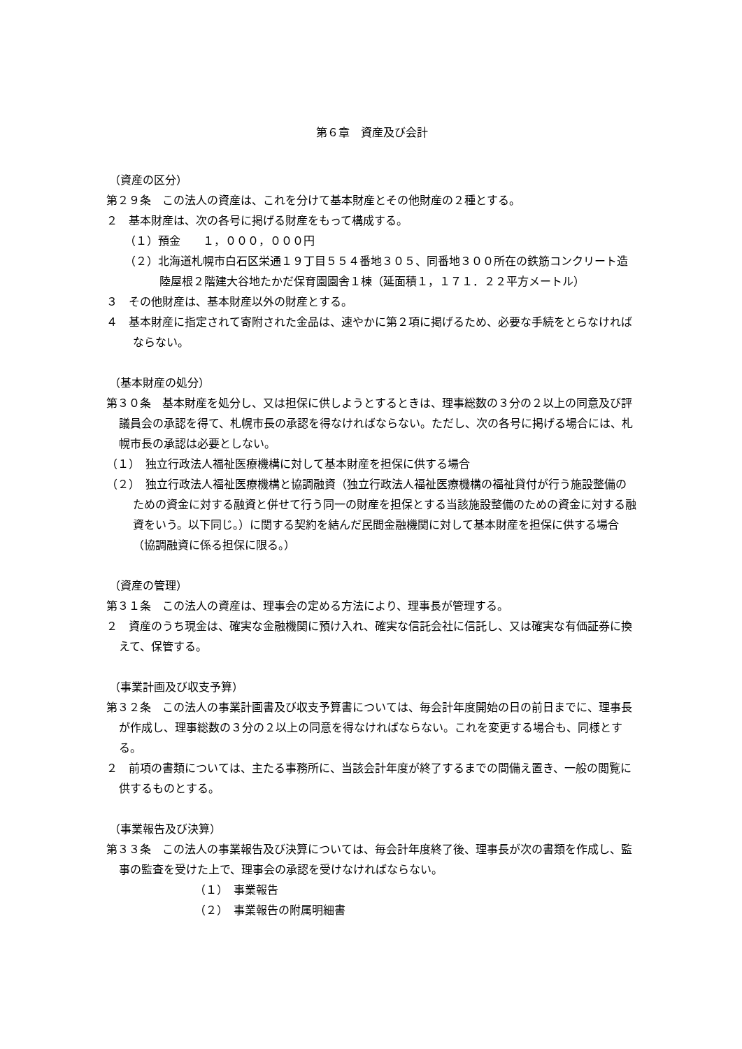第６章　資産及び会計
（資産の区分）
第２９条　この法人の資産は、これを分けて基本財産とその他財産の２種とする。
２　基本財産は、次の各号に掲げる財産をもって構成する。
（１）預金　　１，０００，０００円
（２）北海道札幌市白石区栄通１９丁目５５４番地３０５、同番地３００所在の鉄筋コンクリート造陸屋根２階建大谷地たかだ保育園園舎１棟（延面積１，１７１．２２平方メートル）
３　その他財産は、基本財産以外の財産とする。
４　基本財産に指定されて寄附された金品は、速やかに第２項に掲げるため、必要な手続をとらなければならない。
（基本財産の処分）
第３０条　基本財産を処分し、又は担保に供しようとするときは、理事総数の３分の２以上の同意及び評議員会の承認を得て、札幌市長の承認を得なければならない。ただし、次の各号に掲げる場合には、札幌市長の承認は必要としない。
（１）　独立行政法人福祉医療機構に対して基本財産を担保に供する場合
（２）　独立行政法人福祉医療機構と協調融資（独立行政法人福祉医療機構の福祉貸付が行う施設整備のための資金に対する融資と併せて行う同一の財産を担保とする当該施設整備のための資金に対する融資をいう。以下同じ。）に関する契約を結んだ民間金融機関に対して基本財産を担保に供する場合（協調融資に係る担保に限る。）
（資産の管理）
第３１条　この法人の資産は、理事会の定める方法により、理事長が管理する。
２　資産のうち現金は、確実な金融機関に預け入れ、確実な信託会社に信託し、又は確実な有価証券に換えて、保管する。
（事業計画及び収支予算）
第３２条　この法人の事業計画書及び収支予算書については、毎会計年度開始の日の前日までに、理事長が作成し、理事総数の３分の２以上の同意を得なければならない。これを変更する場合も、同様とする。
２　前項の書類については、主たる事務所に、当該会計年度が終了するまでの間備え置き、一般の閲覧に供するものとする。
（事業報告及び決算）
第３３条　この法人の事業報告及び決算については、毎会計年度終了後、理事長が次の書類を作成し、監事の監査を受けた上で、理事会の承認を受けなければならない。
（１）　事業報告
（２）　事業報告の附属明細書